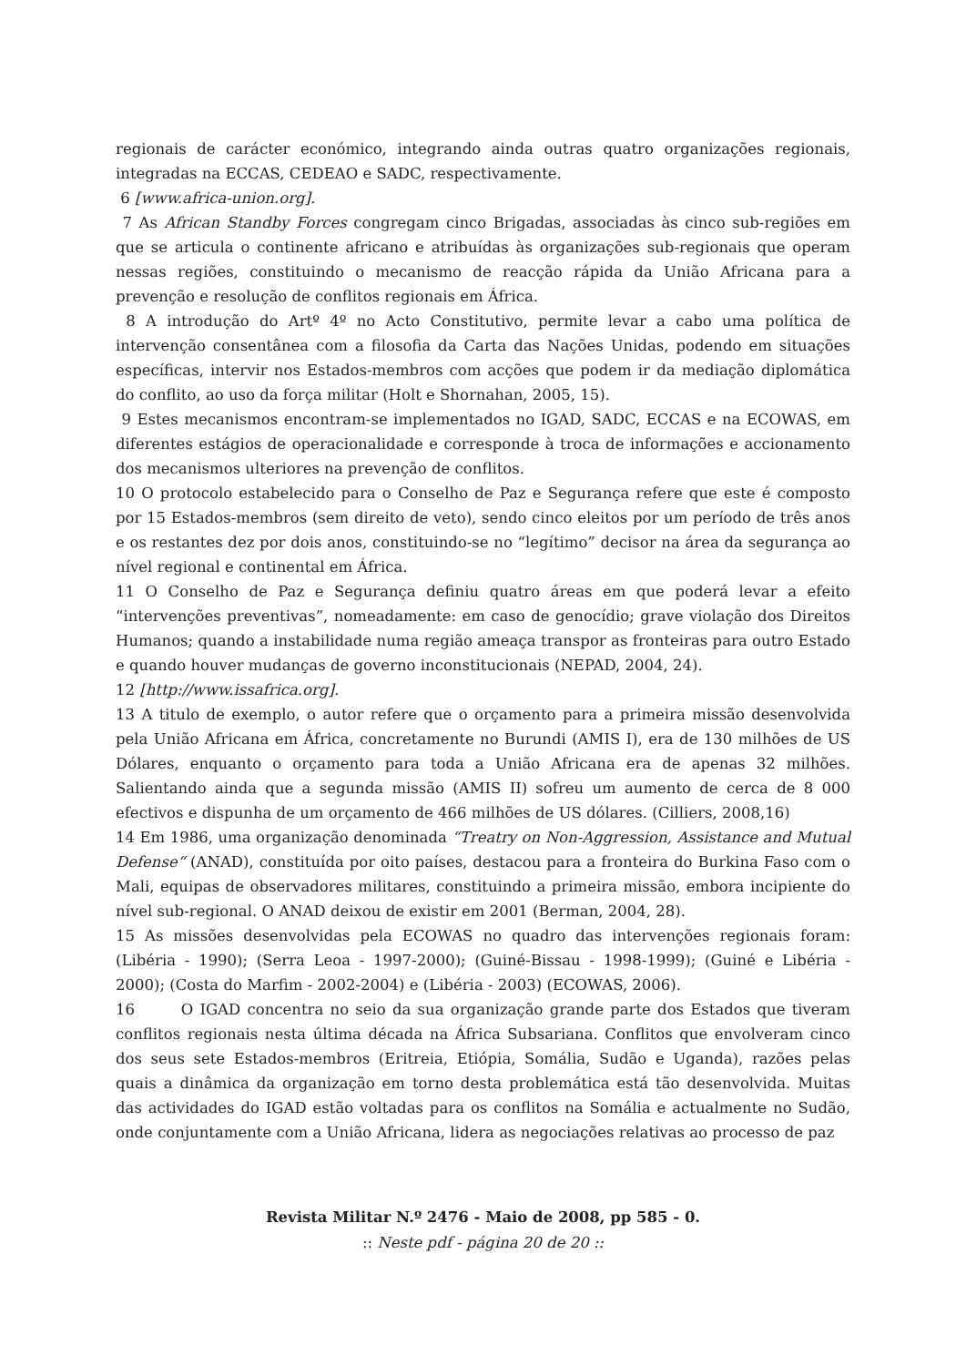regionais de carácter económico, integrando ainda outras quatro organizações regionais, integradas na ECCAS, CEDEAO e SADC, respectivamente.
6 [www.africa-union.org].
7 As African Standby Forces congregam cinco Brigadas, associadas às cinco sub-regiões em que se articula o continente africano e atribuídas às organizações sub-regionais que operam nessas regiões, constituindo o mecanismo de reacção rápida da União Africana para a prevenção e resolução de conflitos regionais em África.
8 A introdução do Artº 4º no Acto Constitutivo, permite levar a cabo uma política de intervenção consentânea com a filosofia da Carta das Nações Unidas, podendo em situações específicas, intervir nos Estados-membros com acções que podem ir da mediação diplomática do conflito, ao uso da força militar (Holt e Shornahan, 2005, 15).
9 Estes mecanismos encontram-se implementados no IGAD, SADC, ECCAS e na ECOWAS, em diferentes estágios de operacionalidade e corresponde à troca de informações e accionamento dos mecanismos ulteriores na prevenção de conflitos.
10 O protocolo estabelecido para o Conselho de Paz e Segurança refere que este é composto por 15 Estados-membros (sem direito de veto), sendo cinco eleitos por um período de três anos e os restantes dez por dois anos, constituindo-se no “legítimo” decisor na área da segurança ao nível regional e continental em África.
11 O Conselho de Paz e Segurança definiu quatro áreas em que poderá levar a efeito “intervenções preventivas”, nomeadamente: em caso de genocídio; grave violação dos Direitos Humanos; quando a instabilidade numa região ameaça transpor as fronteiras para outro Estado e quando houver mudanças de governo inconstitucionais (NEPAD, 2004, 24).
12 [http://www.issafrica.org].
13 A titulo de exemplo, o autor refere que o orçamento para a primeira missão desenvolvida pela União Africana em África, concretamente no Burundi (AMIS I), era de 130 milhões de US Dólares, enquanto o orçamento para toda a União Africana era de apenas 32 milhões. Salientando ainda que a segunda missão (AMIS II) sofreu um aumento de cerca de 8 000 efectivos e dispunha de um orçamento de 466 milhões de US dólares. (Cilliers, 2008,16)
14 Em 1986, uma organização denominada “Treatry on Non-Aggression, Assistance and Mutual Defense“ (ANAD), constituída por oito países, destacou para a fronteira do Burkina Faso com o Mali, equipas de observadores militares, constituindo a primeira missão, embora incipiente do nível sub-regional. O ANAD deixou de existir em 2001 (Berman, 2004, 28).
15 As missões desenvolvidas pela ECOWAS no quadro das intervenções regionais foram: (Libéria - 1990); (Serra Leoa - 1997-2000); (Guiné-Bissau - 1998-1999); (Guiné e Libéria - 2000); (Costa do Marfim - 2002-2004) e (Libéria - 2003) (ECOWAS, 2006).
16 O IGAD concentra no seio da sua organização grande parte dos Estados que tiveram conflitos regionais nesta última década na África Subsariana. Conflitos que envolveram cinco dos seus sete Estados-membros (Eritreia, Etiópia, Somália, Sudão e Uganda), razões pelas quais a dinâmica da organização em torno desta problemática está tão desenvolvida. Muitas das actividades do IGAD estão voltadas para os conflitos na Somália e actualmente no Sudão, onde conjuntamente com a União Africana, lidera as negociações relativas ao processo de paz
Revista Militar N.º 2476 - Maio de 2008, pp 585 - 0.
:: Neste pdf - página 20 de 20 ::